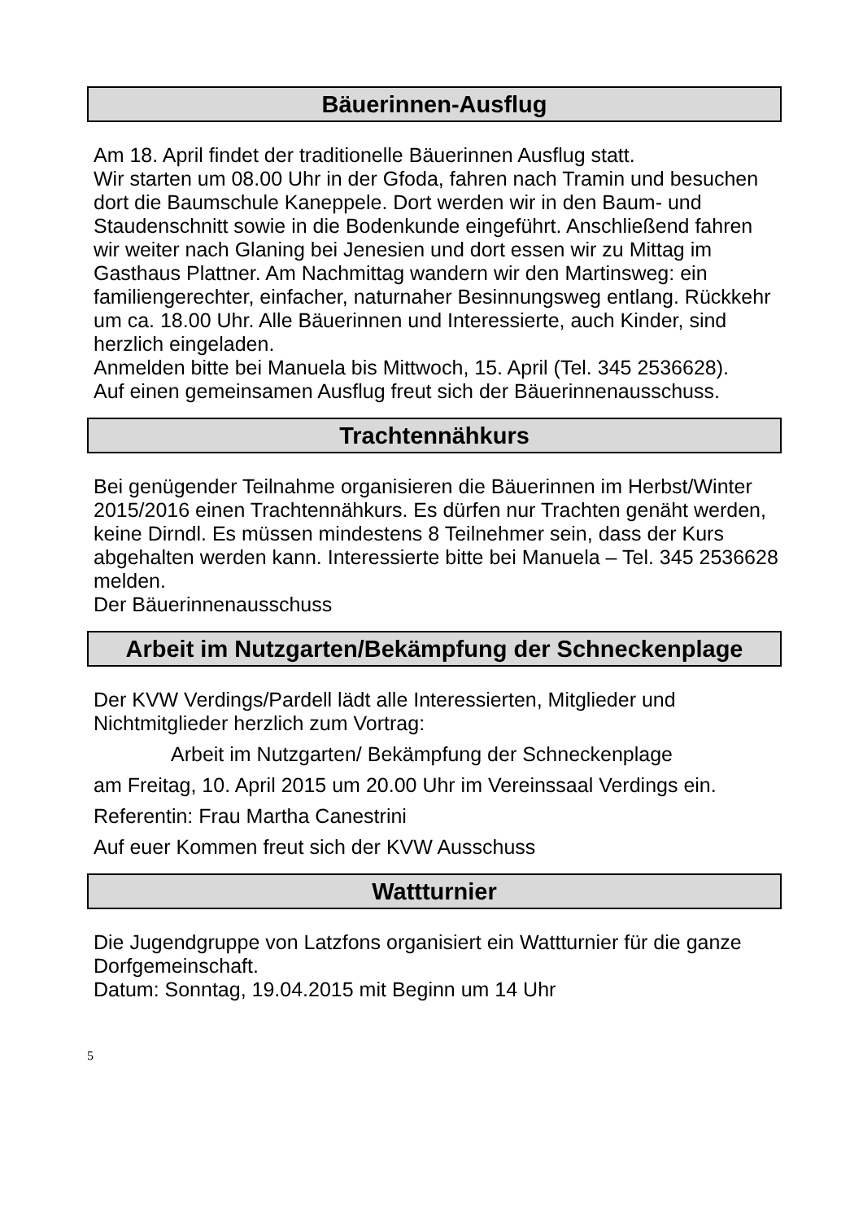Bäuerinnen-Ausflug
Am 18. April findet der traditionelle Bäuerinnen Ausflug statt.
Wir starten um 08.00 Uhr in der Gfoda, fahren nach Tramin und besuchen dort die Baumschule Kaneppele. Dort werden wir in den Baum- und Staudenschnitt sowie in die Bodenkunde eingeführt. Anschließend fahren wir weiter nach Glaning bei Jenesien und dort essen wir zu Mittag im Gasthaus Plattner. Am Nachmittag wandern wir den Martinsweg: ein familiengerechter, einfacher, naturnaher Besinnungsweg entlang. Rückkehr um ca. 18.00 Uhr. Alle Bäuerinnen und Interessierte, auch Kinder, sind herzlich eingeladen.
Anmelden bitte bei Manuela bis Mittwoch, 15. April (Tel. 345 2536628).
Auf einen gemeinsamen Ausflug freut sich der Bäuerinnenausschuss.
Trachtennähkurs
Bei genügender Teilnahme organisieren die Bäuerinnen im Herbst/Winter 2015/2016 einen Trachtennähkurs. Es dürfen nur Trachten genäht werden, keine Dirndl. Es müssen mindestens 8 Teilnehmer sein, dass der Kurs abgehalten werden kann. Interessierte bitte bei Manuela – Tel. 345 2536628 melden.
Der Bäuerinnenausschuss
Arbeit im Nutzgarten/Bekämpfung der Schneckenplage
Der KVW Verdings/Pardell lädt alle Interessierten, Mitglieder und Nichtmitglieder herzlich zum Vortrag:
Arbeit im Nutzgarten/ Bekämpfung der Schneckenplage
am Freitag, 10. April 2015 um 20.00 Uhr im Vereinssaal Verdings ein.
Referentin: Frau Martha Canestrini
Auf euer Kommen freut sich der KVW Ausschuss
Wattturnier
Die Jugendgruppe von Latzfons organisiert ein Wattturnier für die ganze Dorfgemeinschaft.
Datum: Sonntag, 19.04.2015 mit Beginn um 14 Uhr
5